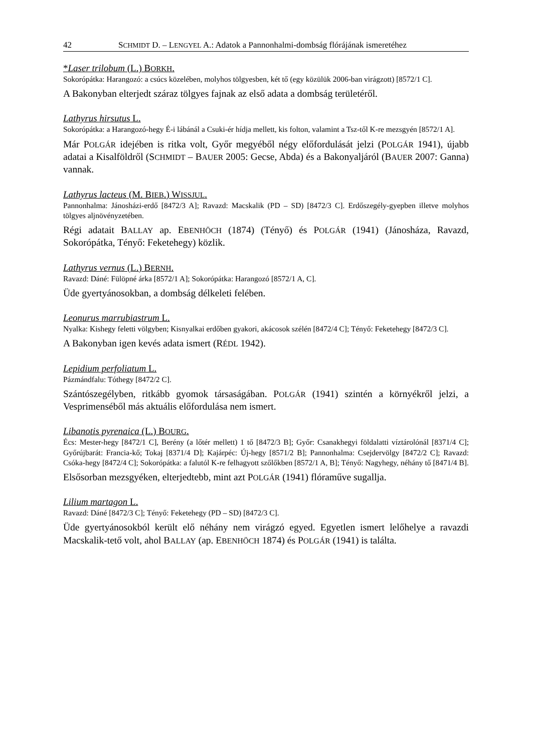42 SCHMIDT D. – LENGYEL A.: Adatok a Pannonhalmi-dombság flórájának ismeretéhez
*Laser trilobum (L.) BORKH.
Sokorópátka: Harangozó: a csúcs közelében, molyhos tölgyesben, két tő (egy közülük 2006-ban virágzott) [8572/1 C].
A Bakonyban elterjedt száraz tölgyes fajnak az első adata a dombság területéről.
Lathyrus hirsutus L.
Sokorópátka: a Harangozó-hegy É-i lábánál a Csuki-ér hídja mellett, kis folton, valamint a Tsz-től K-re mezsgyén [8572/1 A].
Már POLGÁR idejében is ritka volt, Győr megyéből négy előfordulását jelzi (POLGÁR 1941), újabb adatai a Kisalföldről (SCHMIDT – BAUER 2005: Gecse, Abda) és a Bakonyaljáról (BAUER 2007: Ganna) vannak.
Lathyrus lacteus (M. BIEB.) WISSJUL.
Pannonhalma: Jánosházi-erdő [8472/3 A]; Ravazd: Macskalik (PD – SD) [8472/3 C]. Erdőszegély-gyepben illetve molyhos tölgyes aljnövényzetében.
Régi adatait BALLAY ap. EBENHÖCH (1874) (Tényő) és POLGÁR (1941) (Jánosháza, Ravazd, Sokorópátka, Tényő: Feketehegy) közlik.
Lathyrus vernus (L.) BERNH.
Ravazd: Dáné: Fülöpné árka [8572/1 A]; Sokorópátka: Harangozó [8572/1 A, C].
Üde gyertyánosokban, a dombság délkeleti felében.
Leonurus marrubiastrum L.
Nyalka: Kishegy feletti völgyben; Kisnyalkai erdőben gyakori, akácosok szélén [8472/4 C]; Tényő: Feketehegy [8472/3 C].
A Bakonyban igen kevés adata ismert (RÉDL 1942).
Lepidium perfoliatum L.
Pázmándfalu: Tóthegy [8472/2 C].
Szántószegélyben, ritkább gyomok társaságában. POLGÁR (1941) szintén a környékről jelzi, a Vesprimenséből más aktuális előfordulása nem ismert.
Libanotis pyrenaica (L.) BOURG.
Écs: Mester-hegy [8472/1 C], Berény (a lőtér mellett) 1 tő [8472/3 B]; Győr: Csanakhegyi földalatti víztárolónál [8371/4 C]; Győrújbarát: Francia-kő; Tokaj [8371/4 D]; Kajárpéc: Új-hegy [8571/2 B]; Pannonhalma: Csejdervölgy [8472/2 C]; Ravazd: Csóka-hegy [8472/4 C]; Sokorópátka: a falutól K-re felhagyott szőlőkben [8572/1 A, B]; Tényő: Nagyhegy, néhány tő [8471/4 B].
Elsősorban mezsgyéken, elterjedtebb, mint azt POLGÁR (1941) flóraműve sugallja.
Lilium martagon L.
Ravazd: Dáné [8472/3 C]; Tényő: Feketehegy (PD – SD) [8472/3 C].
Üde gyertyánosokból került elő néhány nem virágzó egyed. Egyetlen ismert lelőhelye a ravazdi Macskalik-tető volt, ahol BALLAY (ap. EBENHÖCH 1874) és POLGÁR (1941) is találta.